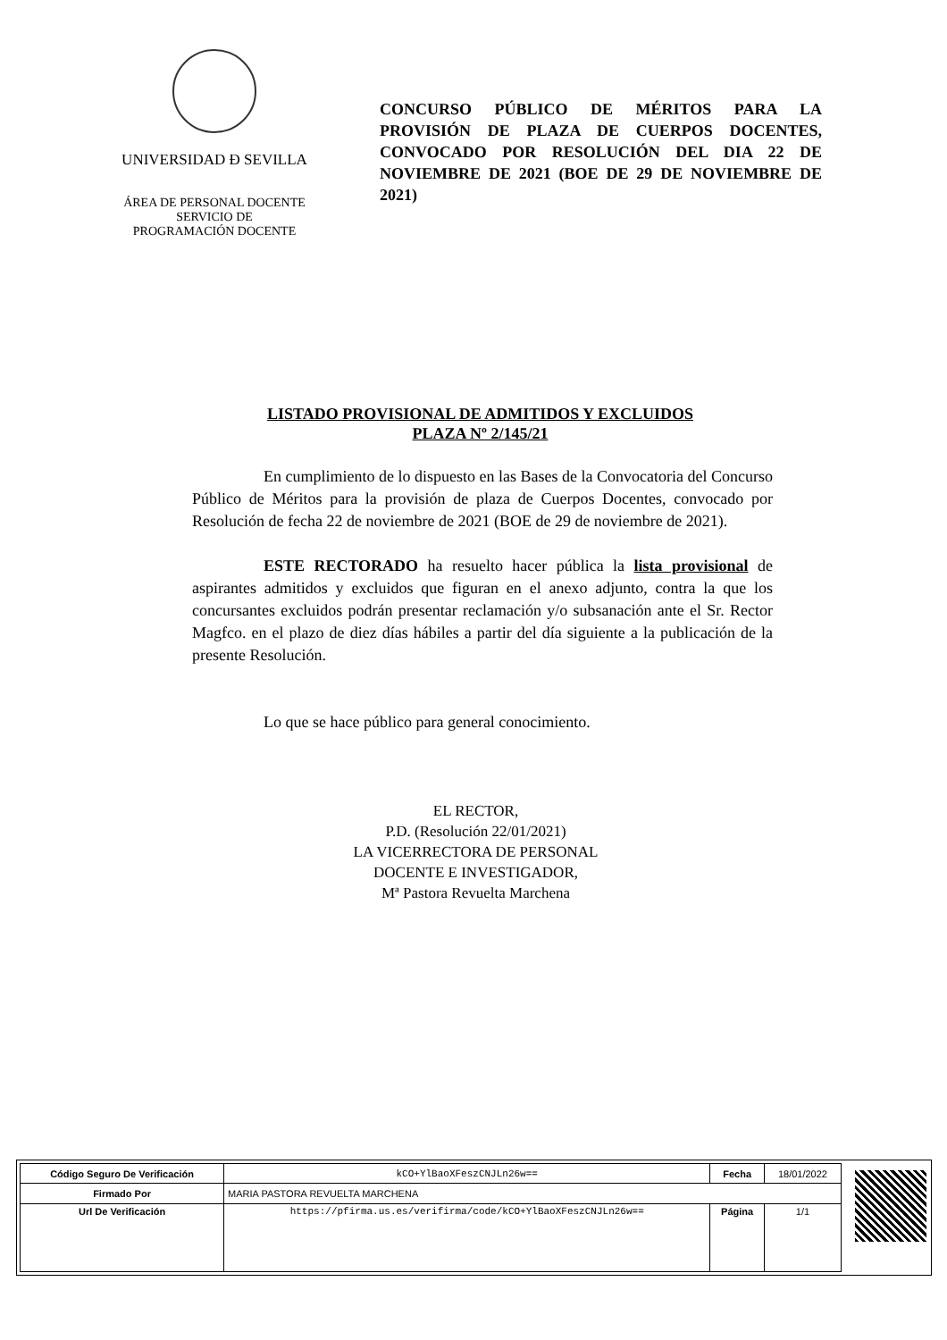UNIVERSIDAD Ð SEVILLA
ÁREA DE PERSONAL DOCENTE
SERVICIO DE
PROGRAMACIÓN DOCENTE
CONCURSO PÚBLICO DE MÉRITOS PARA LA PROVISIÓN DE PLAZA DE CUERPOS DOCENTES, CONVOCADO POR RESOLUCIÓN DEL DIA 22 DE NOVIEMBRE DE 2021 (BOE DE 29 DE NOVIEMBRE DE 2021)
LISTADO PROVISIONAL DE ADMITIDOS Y EXCLUIDOS
PLAZA Nº 2/145/21
En cumplimiento de lo dispuesto en las Bases de la Convocatoria del Concurso Público de Méritos para la provisión de plaza de Cuerpos Docentes, convocado por Resolución de fecha 22 de noviembre de 2021 (BOE de 29 de noviembre de 2021).
ESTE RECTORADO ha resuelto hacer pública la lista provisional de aspirantes admitidos y excluidos que figuran en el anexo adjunto, contra la que los concursantes excluidos podrán presentar reclamación y/o subsanación ante el Sr. Rector Magfco. en el plazo de diez días hábiles a partir del día siguiente a la publicación de la presente Resolución.
Lo que se hace público para general conocimiento.
EL RECTOR,
P.D. (Resolución 22/01/2021)
LA VICERRECTORA DE PERSONAL
DOCENTE E INVESTIGADOR,
Mª Pastora Revuelta Marchena
| Código Seguro De Verificación | kCO+YlBaoXFeszCNJLn26w== | Fecha | 18/01/2022 |
| Firmado Por | MARIA PASTORA REVUELTA MARCHENA | | |
| Url De Verificación | https://pfirma.us.es/verifirma/code/kCO+YlBaoXFeszCNJLn26w== | Página | 1/1 |